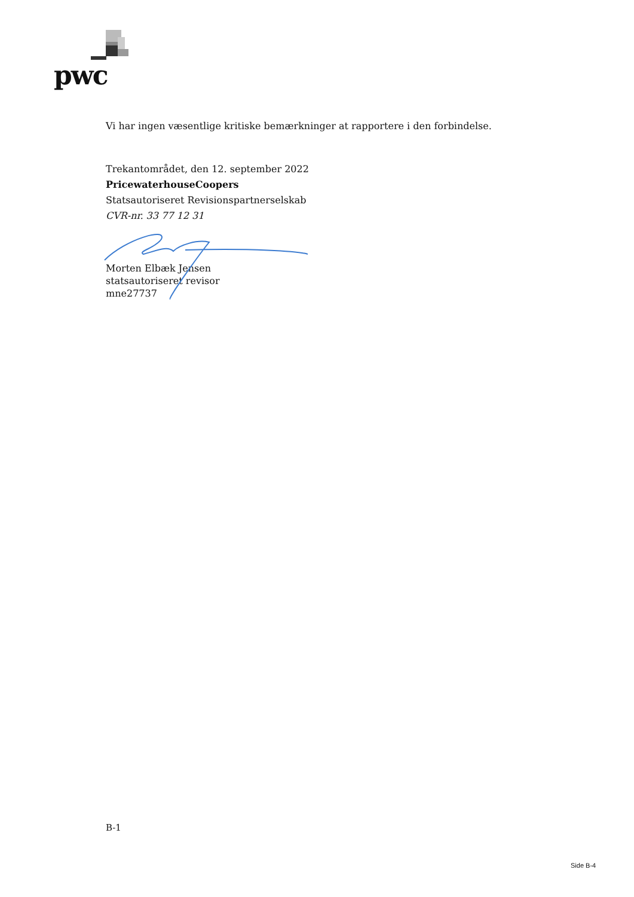pwc
Vi har ingen væsentlige kritiske bemærkninger at rapportere i den forbindelse.
Trekantområdet, den 12. september 2022
PricewaterhouseCoopers
Statsautoriseret Revisionspartnerselskab
CVR-nr. 33 77 12 31
Morten Elbæk Jensen
statsautoriseret revisor
mne27737
B-1
Side B-4